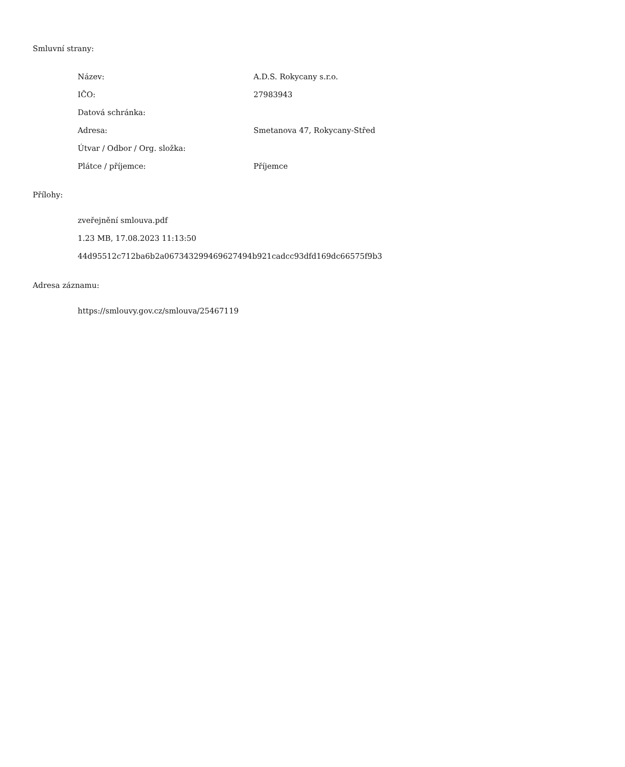Smluvní strany:
| Název: | A.D.S. Rokycany s.r.o. |
| IČO: | 27983943 |
| Datová schránka: | |
| Adresa: | Smetanova 47, Rokycany-Střed |
| Útvar / Odbor / Org. složka: | |
| Plátce / příjemce: | Příjemce |
Přílohy:
zveřejnění smlouva.pdf
1.23 MB, 17.08.2023 11:13:50
44d95512c712ba6b2a067343299469627494b921cadcc93dfd169dc66575f9b3
Adresa záznamu:
https://smlouvy.gov.cz/smlouva/25467119